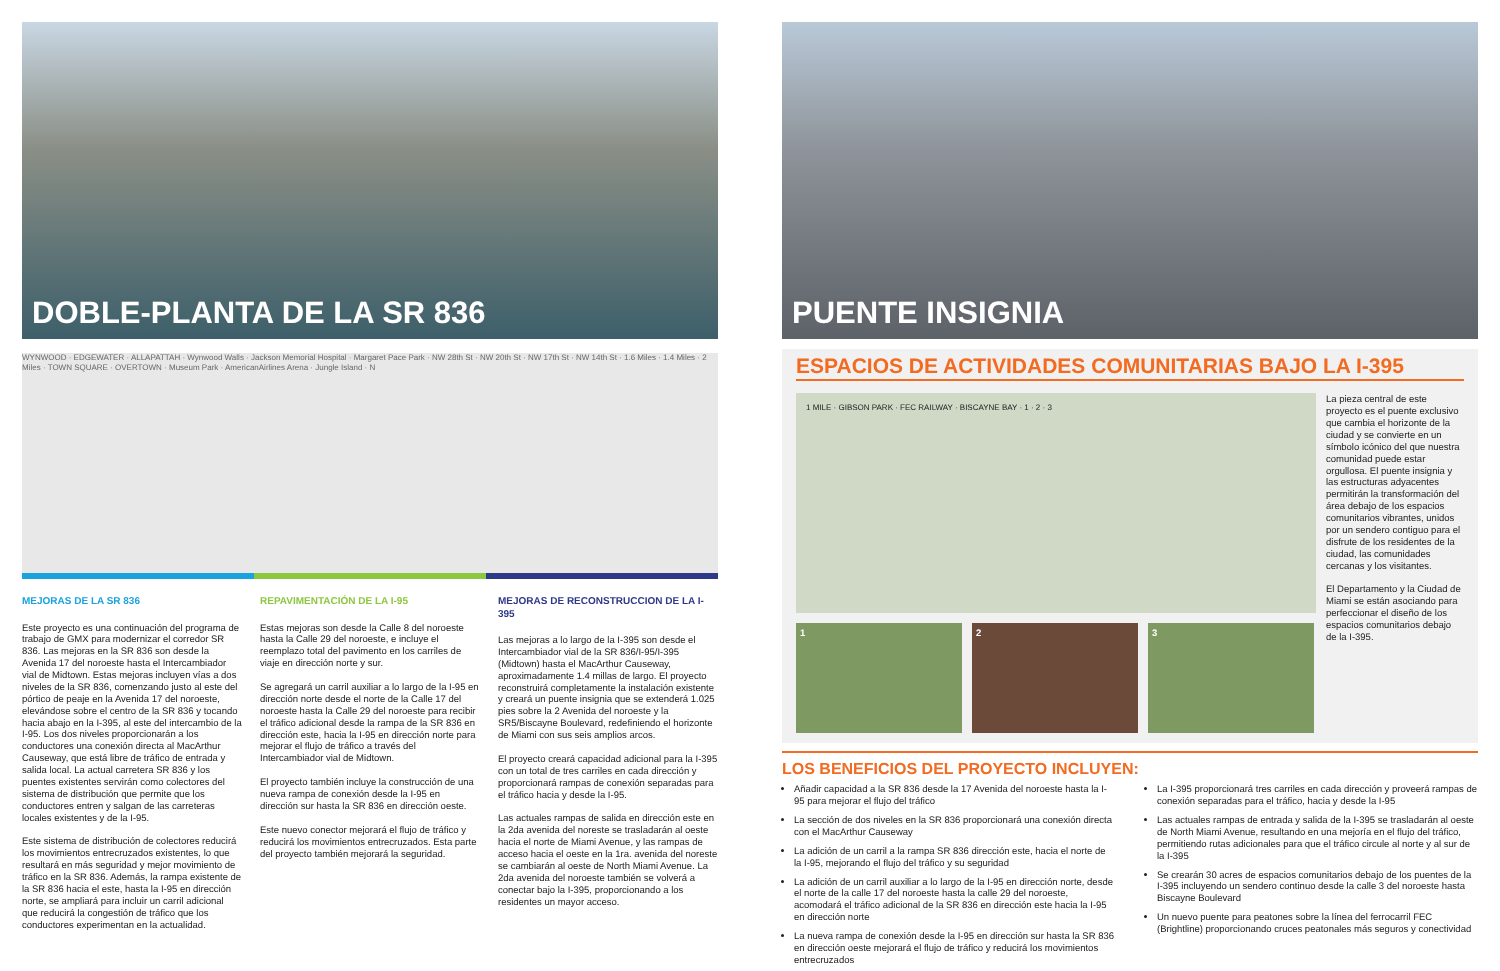DOBLE-PLANTA DE LA SR 836
WYNWOOD · EDGEWATER · ALLAPATTAH · Wynwood Walls · Jackson Memorial Hospital · Margaret Pace Park · NW 28th St · NW 20th St · NW 17th St · NW 14th St · 1.6 Miles · 1.4 Miles · 2 Miles · TOWN SQUARE · OVERTOWN · Museum Park · AmericanAirlines Arena · Jungle Island · N
MEJORAS DE LA SR 836
Este proyecto es una continuación del programa de trabajo de GMX para modernizar el corredor SR 836. Las mejoras en la SR 836 son desde la Avenida 17 del noroeste hasta el Intercambiador vial de Midtown. Estas mejoras incluyen vías a dos niveles de la SR 836, comenzando justo al este del pórtico de peaje en la Avenida 17 del noroeste, elevándose sobre el centro de la SR 836 y tocando hacia abajo en la I-395, al este del intercambio de la I-95. Los dos niveles proporcionarán a los conductores una conexión directa al MacArthur Causeway, que está libre de tráfico de entrada y salida local. La actual carretera SR 836 y los puentes existentes servirán como colectores del sistema de distribución que permite que los conductores entren y salgan de las carreteras locales existentes y de la I-95.
Este sistema de distribución de colectores reducirá los movimientos entrecruzados existentes, lo que resultará en más seguridad y mejor movimiento de tráfico en la SR 836. Además, la rampa existente de la SR 836 hacia el este, hasta la I-95 en dirección norte, se ampliará para incluir un carril adicional que reducirá la congestión de tráfico que los conductores experimentan en la actualidad.
REPAVIMENTACIÓN DE LA I-95
Estas mejoras son desde la Calle 8 del noroeste hasta la Calle 29 del noroeste, e incluye el reemplazo total del pavimento en los carriles de viaje en dirección norte y sur.
Se agregará un carril auxiliar a lo largo de la I-95 en dirección norte desde el norte de la Calle 17 del noroeste hasta la Calle 29 del noroeste para recibir el tráfico adicional desde la rampa de la SR 836 en dirección este, hacia la I-95 en dirección norte para mejorar el flujo de tráfico a través del Intercambiador vial de Midtown.
El proyecto también incluye la construcción de una nueva rampa de conexión desde la I-95 en dirección sur hasta la SR 836 en dirección oeste.
Este nuevo conector mejorará el flujo de tráfico y reducirá los movimientos entrecruzados. Esta parte del proyecto también mejorará la seguridad.
MEJORAS DE RECONSTRUCCION DE LA I-395
Las mejoras a lo largo de la I-395 son desde el Intercambiador vial de la SR 836/I-95/I-395 (Midtown) hasta el MacArthur Causeway, aproximadamente 1.4 millas de largo. El proyecto reconstruirá completamente la instalación existente y creará un puente insignia que se extenderá 1.025 pies sobre la 2 Avenida del noroeste y la SR5/Biscayne Boulevard, redefiniendo el horizonte de Miami con sus seis amplios arcos.
El proyecto creará capacidad adicional para la I-395 con un total de tres carriles en cada dirección y proporcionará rampas de conexión separadas para el tráfico hacia y desde la I-95.
Las actuales rampas de salida en dirección este en la 2da avenida del noreste se trasladarán al oeste hacia el norte de Miami Avenue, y las rampas de acceso hacia el oeste en la 1ra. avenida del noreste se cambiarán al oeste de North Miami Avenue. La 2da avenida del noroeste también se volverá a conectar bajo la I-395, proporcionando a los residentes un mayor acceso.
PUENTE INSIGNIA
ESPACIOS DE ACTIVIDADES COMUNITARIAS BAJO LA I-395
1 MILE · GIBSON PARK · FEC RAILWAY · BISCAYNE BAY · 1 · 2 · 3
1 2 3
La pieza central de este proyecto es el puente exclusivo que cambia el horizonte de la ciudad y se convierte en un símbolo icónico del que nuestra comunidad puede estar orgullosa. El puente insignia y las estructuras adyacentes permitirán la transformación del área debajo de los espacios comunitarios vibrantes, unidos por un sendero contiguo para el disfrute de los residentes de la ciudad, las comunidades cercanas y los visitantes.
El Departamento y la Ciudad de Miami se están asociando para perfeccionar el diseño de los espacios comunitarios debajo de la I-395.
LOS BENEFICIOS DEL PROYECTO INCLUYEN:
Añadir capacidad a la SR 836 desde la 17 Avenida del noroeste hasta la I-95 para mejorar el flujo del tráfico
La sección de dos niveles en la SR 836 proporcionará una conexión directa con el MacArthur Causeway
La adición de un carril a la rampa SR 836 dirección este, hacia el norte de la I-95, mejorando el flujo del tráfico y su seguridad
La adición de un carril auxiliar a lo largo de la I-95 en dirección norte, desde el norte de la calle 17 del noroeste hasta la calle 29 del noroeste, acomodará el tráfico adicional de la SR 836 en dirección este hacia la I-95 en dirección norte
La nueva rampa de conexión desde la I-95 en dirección sur hasta la SR 836 en dirección oeste mejorará el flujo de tráfico y reducirá los movimientos entrecruzados
La I-395 proporcionará tres carriles en cada dirección y proveerá rampas de conexión separadas para el tráfico, hacia y desde la I-95
Las actuales rampas de entrada y salida de la I-395 se trasladarán al oeste de North Miami Avenue, resultando en una mejoría en el flujo del tráfico, permitiendo rutas adicionales para que el tráfico circule al norte y al sur de la I-395
Se crearán 30 acres de espacios comunitarios debajo de los puentes de la I-395 incluyendo un sendero continuo desde la calle 3 del noroeste hasta Biscayne Boulevard
Un nuevo puente para peatones sobre la línea del ferrocarril FEC (Brightline) proporcionando cruces peatonales más seguros y conectividad